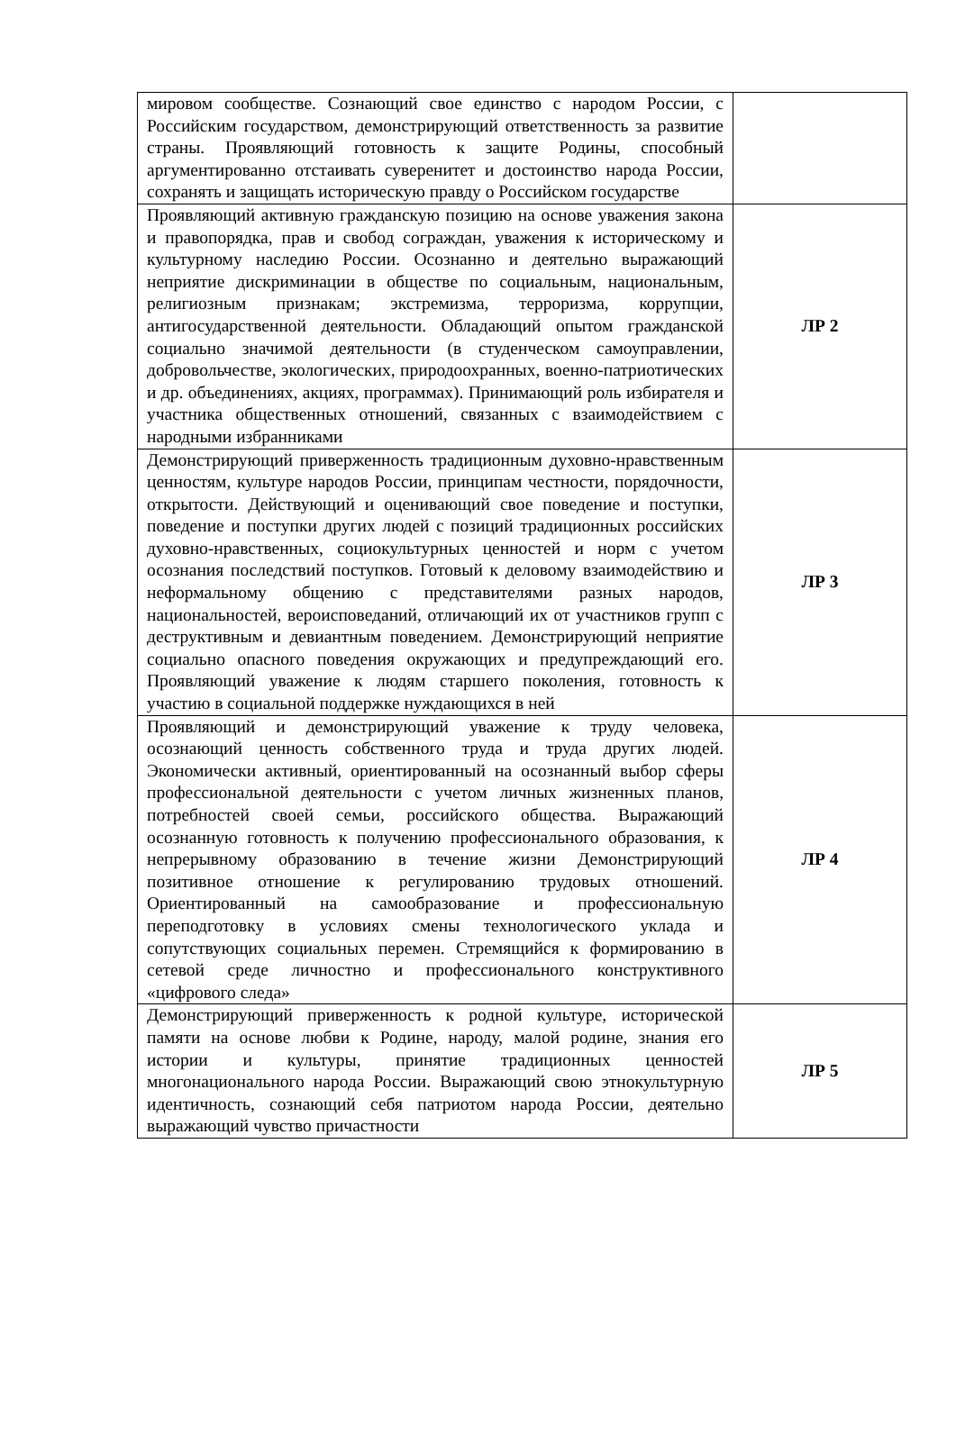| мировом сообществе. Сознающий свое единство с народом России, с Российским государством, демонстрирующий ответственность за развитие страны. Проявляющий готовность к защите Родины, способный аргументированно отстаивать суверенитет и достоинство народа России, сохранять и защищать историческую правду о Российском государстве | |
| Проявляющий активную гражданскую позицию на основе уважения закона и правопорядка, прав и свобод сограждан, уважения к историческому и культурному наследию России. Осознанно и деятельно выражающий неприятие дискриминации в обществе по социальным, национальным, религиозным признакам; экстремизма, терроризма, коррупции, антигосударственной деятельности. Обладающий опытом гражданской социально значимой деятельности (в студенческом самоуправлении, добровольчестве, экологических, природоохранных, военно-патриотических и др. объединениях, акциях, программах). Принимающий роль избирателя и участника общественных отношений, связанных с взаимодействием с народными избранниками | ЛР 2 |
| Демонстрирующий приверженность традиционным духовно-нравственным ценностям, культуре народов России, принципам честности, порядочности, открытости. Действующий и оценивающий свое поведение и поступки, поведение и поступки других людей с позиций традиционных российских духовно-нравственных, социокультурных ценностей и норм с учетом осознания последствий поступков. Готовый к деловому взаимодействию и неформальному общению с представителями разных народов, национальностей, вероисповеданий, отличающий их от участников групп с деструктивным и девиантным поведением. Демонстрирующий неприятие социально опасного поведения окружающих и предупреждающий его. Проявляющий уважение к людям старшего поколения, готовность к участию в социальной поддержке нуждающихся в ней | ЛР 3 |
| Проявляющий и демонстрирующий уважение к труду человека, осознающий ценность собственного труда и труда других людей. Экономически активный, ориентированный на осознанный выбор сферы профессиональной деятельности с учетом личных жизненных планов, потребностей своей семьи, российского общества. Выражающий осознанную готовность к получению профессионального образования, к непрерывному образованию в течение жизни Демонстрирующий позитивное отношение к регулированию трудовых отношений. Ориентированный на самообразование и профессиональную переподготовку в условиях смены технологического уклада и сопутствующих социальных перемен. Стремящийся к формированию в сетевой среде личностно и профессионального конструктивного «цифрового следа» | ЛР 4 |
| Демонстрирующий приверженность к родной культуре, исторической памяти на основе любви к Родине, народу, малой родине, знания его истории и культуры, принятие традиционных ценностей многонационального народа России. Выражающий свою этнокультурную идентичность, сознающий себя патриотом народа России, деятельно выражающий чувство причастности | ЛР 5 |